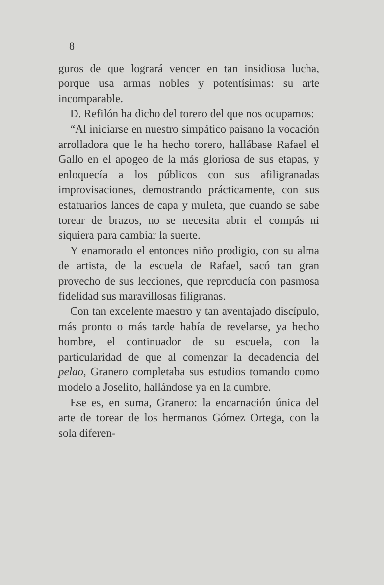8
guros de que logrará vencer en tan insidiosa lucha, porque usa armas nobles y potentísimas: su arte incomparable.
D. Refilón ha dicho del torero del que nos ocupamos:
“Al iniciarse en nuestro simpático paisano la vocación arrolladora que le ha hecho torero, hallábase Rafael el Gallo en el apogeo de la más gloriosa de sus etapas, y enloquecía a los públicos con sus afiligranadas improvisaciones, demostrando prácticamente, con sus estatuarios lances de capa y muleta, que cuando se sabe torear de brazos, no se necesita abrir el compás ni siquiera para cambiar la suerte.
Y enamorado el entonces niño prodigio, con su alma de artista, de la escuela de Rafael, sacó tan gran provecho de sus lecciones, que reproducía con pasmosa fidelidad sus maravillosas filigranas.
Con tan excelente maestro y tan aventajado discípulo, más pronto o más tarde había de revelarse, ya hecho hombre, el continuador de su escuela, con la particularidad de que al comenzar la decadencia del pelao, Granero completaba sus estudios tomando como modelo a Joselito, hallándose ya en la cumbre.
Ese es, en suma, Granero: la encarnación única del arte de torear de los hermanos Gómez Ortega, con la sola diferen-